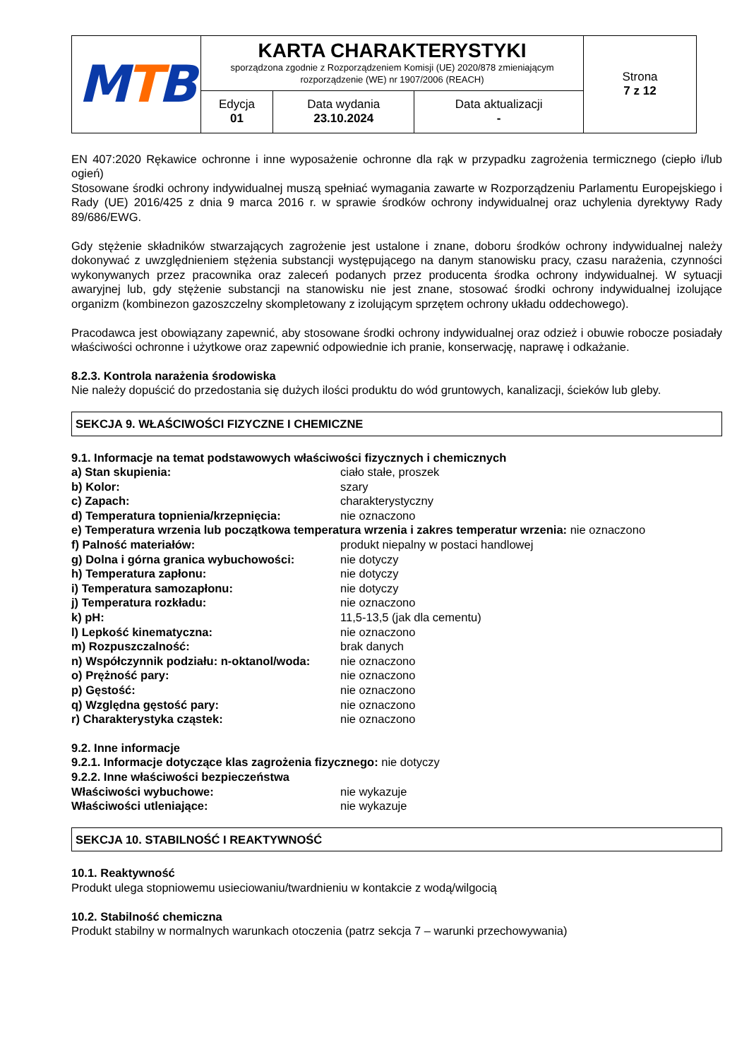| M T B | KARTA CHARAKTERYSTYKI sporządzona zgodnie z Rozporządzeniem Komisji (UE) 2020/878 zmieniającym rozporządzenie (WE) nr 1907/2006 (REACH) | | | Strona 7 z 12 |
| | Edycja 01 | Data wydania 23.10.2024 | Data aktualizacji - | |
EN 407:2020 Rękawice ochronne i inne wyposażenie ochronne dla rąk w przypadku zagrożenia termicznego (ciepło i/lub ogień)
Stosowane środki ochrony indywidualnej muszą spełniać wymagania zawarte w Rozporządzeniu Parlamentu Europejskiego i Rady (UE) 2016/425 z dnia 9 marca 2016 r. w sprawie środków ochrony indywidualnej oraz uchylenia dyrektywy Rady 89/686/EWG.
Gdy stężenie składników stwarzających zagrożenie jest ustalone i znane, doboru środków ochrony indywidualnej należy dokonywać z uwzględnieniem stężenia substancji występującego na danym stanowisku pracy, czasu narażenia, czynności wykonywanych przez pracownika oraz zaleceń podanych przez producenta środka ochrony indywidualnej. W sytuacji awaryjnej lub, gdy stężenie substancji na stanowisku nie jest znane, stosować środki ochrony indywidualnej izolujące organizm (kombinezon gazoszczelny skompletowany z izolującym sprzętem ochrony układu oddechowego).
Pracodawca jest obowiązany zapewnić, aby stosowane środki ochrony indywidualnej oraz odzież i obuwie robocze posiadały właściwości ochronne i użytkowe oraz zapewnić odpowiednie ich pranie, konserwację, naprawę i odkażanie.
8.2.3. Kontrola narażenia środowiska
Nie należy dopuścić do przedostania się dużych ilości produktu do wód gruntowych, kanalizacji, ścieków lub gleby.
SEKCJA 9. WŁAŚCIWOŚCI FIZYCZNE I CHEMICZNE
9.1. Informacje na temat podstawowych właściwości fizycznych i chemicznych
| a) Stan skupienia: | ciało stałe, proszek |
| b) Kolor: | szary |
| c) Zapach: | charakterystyczny |
| d) Temperatura topnienia/krzepnięcia: | nie oznaczono |
| e) Temperatura wrzenia lub początkowa temperatura wrzenia i zakres temperatur wrzenia: nie oznaczono | |
| f) Palność materiałów: | produkt niepalny w postaci handlowej |
| g) Dolna i górna granica wybuchowości: | nie dotyczy |
| h) Temperatura zapłonu: | nie dotyczy |
| i) Temperatura samozapłonu: | nie dotyczy |
| j) Temperatura rozkładu: | nie oznaczono |
| k) pH: | 11,5-13,5 (jak dla cementu) |
| l) Lepkość kinematyczna: | nie oznaczono |
| m) Rozpuszczalność: | brak danych |
| n) Współczynnik podziału: n-oktanol/woda: | nie oznaczono |
| o) Prężność pary: | nie oznaczono |
| p) Gęstość: | nie oznaczono |
| q) Względna gęstość pary: | nie oznaczono |
| r) Charakterystyka cząstek: | nie oznaczono |
9.2. Inne informacje
9.2.1. Informacje dotyczące klas zagrożenia fizycznego: nie dotyczy
9.2.2. Inne właściwości bezpieczeństwa
| Właściwości wybuchowe: | nie wykazuje |
| Właściwości utleniające: | nie wykazuje |
SEKCJA 10. STABILNOŚĆ I REAKTYWNOŚĆ
10.1. Reaktywność
Produkt ulega stopniowemu usieciowaniu/twardnieniu w kontakcie z wodą/wilgocią
10.2. Stabilność chemiczna
Produkt stabilny w normalnych warunkach otoczenia (patrz sekcja 7 – warunki przechowywania)